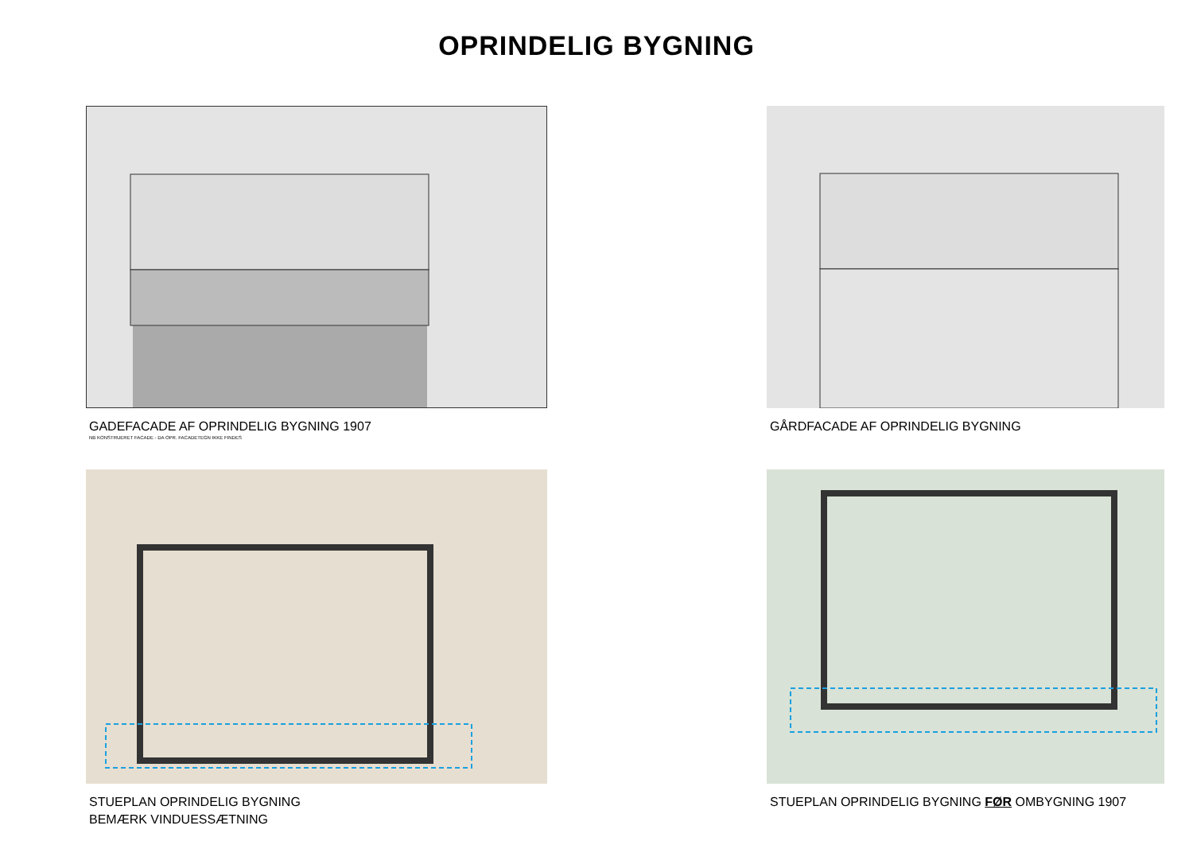OPRINDELIG BYGNING
GADEFACADE AF OPRINDELIG BYGNING 1907
NB KONSTRUERET FACADE - DA OPR. FACADETEGN IKKE FINDES
GÅRDFACADE AF OPRINDELIG BYGNING
STUEPLAN OPRINDELIG BYGNING
BEMÆRK VINDUESSÆTNING
STUEPLAN OPRINDELIG BYGNING FØR OMBYGNING 1907